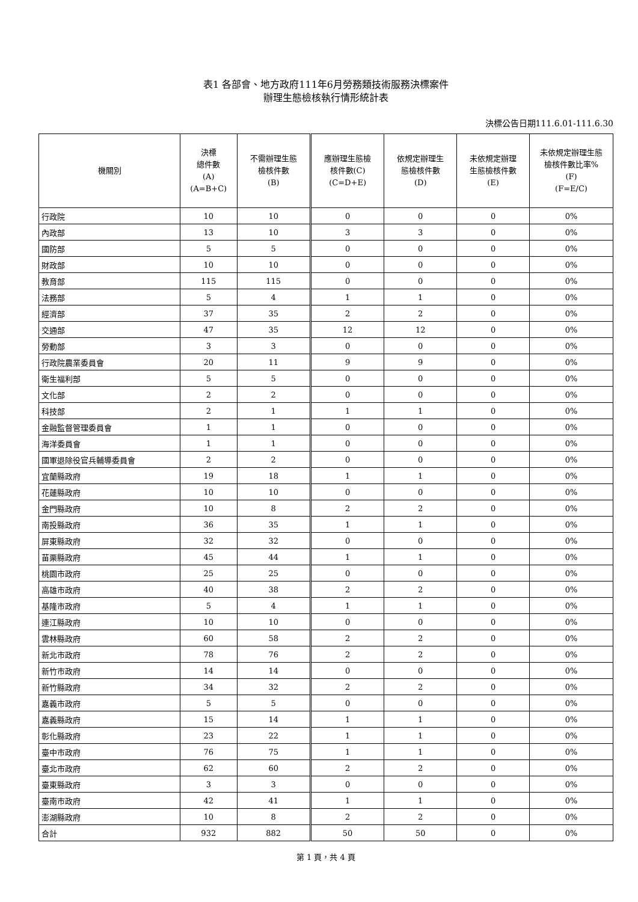表1 各部會、地方政府111年6月勞務類技術服務決標案件
辦理生態檢核執行情形統計表
決標公告日期111.6.01-111.6.30
| 機關別 | 決標 總件數 (A) (A=B+C) | 不需辦理生態 檢核件數 (B) | 應辦理生態檢 核件數(C) (C=D+E) | 依規定辦理生 態檢核件數 (D) | 未依規定辦理 生態檢核件數 (E) | 未依規定辦理生態 檢核件數比率% (F) (F=E/C) |
| --- | --- | --- | --- | --- | --- | --- |
| 行政院 | 10 | 10 | 0 | 0 | 0 | 0% |
| 內政部 | 13 | 10 | 3 | 3 | 0 | 0% |
| 國防部 | 5 | 5 | 0 | 0 | 0 | 0% |
| 財政部 | 10 | 10 | 0 | 0 | 0 | 0% |
| 教育部 | 115 | 115 | 0 | 0 | 0 | 0% |
| 法務部 | 5 | 4 | 1 | 1 | 0 | 0% |
| 經濟部 | 37 | 35 | 2 | 2 | 0 | 0% |
| 交通部 | 47 | 35 | 12 | 12 | 0 | 0% |
| 勞動部 | 3 | 3 | 0 | 0 | 0 | 0% |
| 行政院農業委員會 | 20 | 11 | 9 | 9 | 0 | 0% |
| 衛生福利部 | 5 | 5 | 0 | 0 | 0 | 0% |
| 文化部 | 2 | 2 | 0 | 0 | 0 | 0% |
| 科技部 | 2 | 1 | 1 | 1 | 0 | 0% |
| 金融監督管理委員會 | 1 | 1 | 0 | 0 | 0 | 0% |
| 海洋委員會 | 1 | 1 | 0 | 0 | 0 | 0% |
| 國軍退除役官兵輔導委員會 | 2 | 2 | 0 | 0 | 0 | 0% |
| 宜蘭縣政府 | 19 | 18 | 1 | 1 | 0 | 0% |
| 花蓮縣政府 | 10 | 10 | 0 | 0 | 0 | 0% |
| 金門縣政府 | 10 | 8 | 2 | 2 | 0 | 0% |
| 南投縣政府 | 36 | 35 | 1 | 1 | 0 | 0% |
| 屏東縣政府 | 32 | 32 | 0 | 0 | 0 | 0% |
| 苗栗縣政府 | 45 | 44 | 1 | 1 | 0 | 0% |
| 桃園市政府 | 25 | 25 | 0 | 0 | 0 | 0% |
| 高雄市政府 | 40 | 38 | 2 | 2 | 0 | 0% |
| 基隆市政府 | 5 | 4 | 1 | 1 | 0 | 0% |
| 連江縣政府 | 10 | 10 | 0 | 0 | 0 | 0% |
| 雲林縣政府 | 60 | 58 | 2 | 2 | 0 | 0% |
| 新北市政府 | 78 | 76 | 2 | 2 | 0 | 0% |
| 新竹市政府 | 14 | 14 | 0 | 0 | 0 | 0% |
| 新竹縣政府 | 34 | 32 | 2 | 2 | 0 | 0% |
| 嘉義市政府 | 5 | 5 | 0 | 0 | 0 | 0% |
| 嘉義縣政府 | 15 | 14 | 1 | 1 | 0 | 0% |
| 彰化縣政府 | 23 | 22 | 1 | 1 | 0 | 0% |
| 臺中市政府 | 76 | 75 | 1 | 1 | 0 | 0% |
| 臺北市政府 | 62 | 60 | 2 | 2 | 0 | 0% |
| 臺東縣政府 | 3 | 3 | 0 | 0 | 0 | 0% |
| 臺南市政府 | 42 | 41 | 1 | 1 | 0 | 0% |
| 澎湖縣政府 | 10 | 8 | 2 | 2 | 0 | 0% |
| 合計 | 932 | 882 | 50 | 50 | 0 | 0% |
第 1 頁，共 4 頁